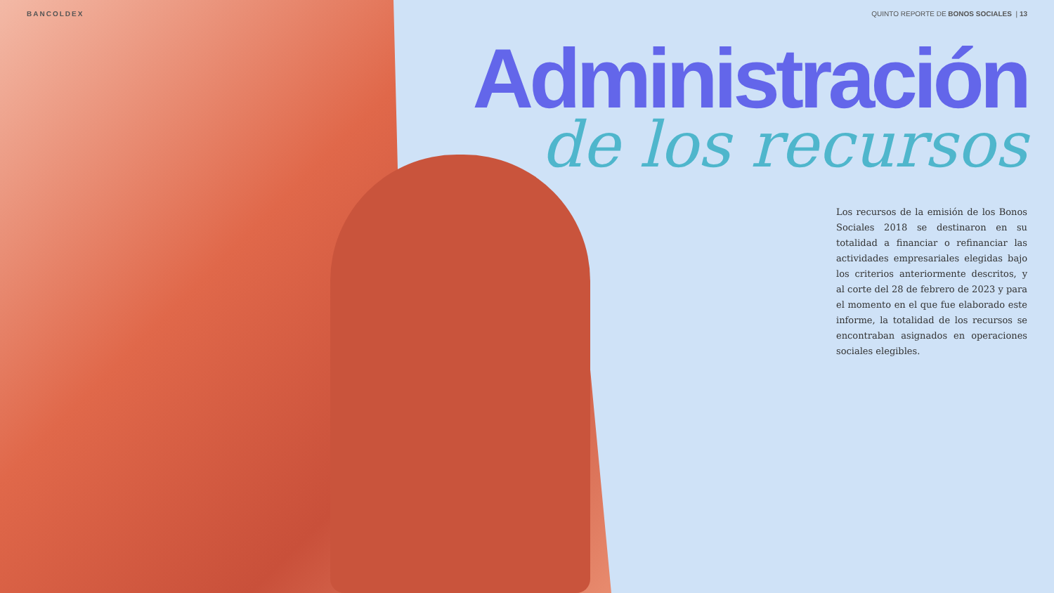BANCOLDEX QUINTO REPORTE DE BONOS SOCIALES | 13
Administración
de los recursos
Los recursos de la emisión de los Bonos Sociales 2018 se destinaron en su totalidad a financiar o refinanciar las actividades empresariales elegidas bajo los criterios anteriormente descritos, y al corte del 28 de febrero de 2023 y para el momento en el que fue elaborado este informe, la totalidad de los recursos se encontraban asignados en operaciones sociales elegibles.